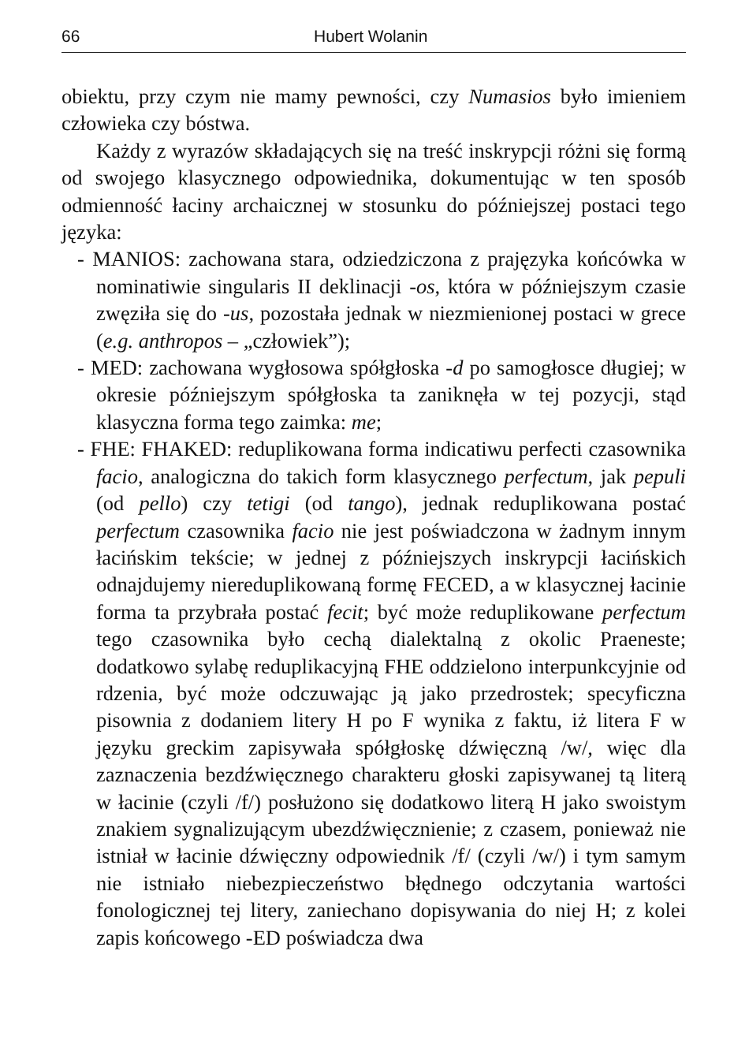66 Hubert Wolanin
obiektu, przy czym nie mamy pewności, czy Numasios było imieniem człowieka czy bóstwa.
Każdy z wyrazów składających się na treść inskrypcji różni się formą od swojego klasycznego odpowiednika, dokumentując w ten sposób odmienność łaciny archaicznej w stosunku do późniejszej postaci tego języka:
- MANIOS: zachowana stara, odziedziczona z prajęzyka końcówka w nominatiwie singularis II deklinacji -os, która w późniejszym czasie zwęziła się do -us, pozostała jednak w niezmienionej postaci w grece (e.g. anthropos – „człowiek”);
- MED: zachowana wygłosowa spółgłoska -d po samogłosce długiej; w okresie późniejszym spółgłoska ta zaniknęła w tej pozycji, stąd klasyczna forma tego zaimka: me;
- FHE: FHAKED: reduplikowana forma indicatiwu perfecti czasownika facio, analogiczna do takich form klasycznego perfectum, jak pepuli (od pello) czy tetigi (od tango), jednak reduplikowana postać perfectum czasownika facio nie jest poświadczona w żadnym innym łacińskim tekście; w jednej z późniejszych inskrypcji łacińskich odnajdujemy niereduplikowaną formę FECED, a w klasycznej łacinie forma ta przybrała postać fecit; być może reduplikowane perfectum tego czasownika było cechą dialektalną z okolic Praeneste; dodatkowo sylabę reduplikacyjną FHE oddzielono interpunkcyjnie od rdzenia, być może odczuwając ją jako przedrostek; specyficzna pisownia z dodaniem litery H po F wynika z faktu, iż litera F w języku greckim zapisywała spółgłoskę dźwięczną /w/, więc dla zaznaczenia bezdźwięcznego charakteru głoski zapisywanej tą literą w łacinie (czyli /f/) posłużono się dodatkowo literą H jako swoistym znakiem sygnalizującym ubezdźwięcznienie; z czasem, ponieważ nie istniał w łacinie dźwięczny odpowiednik /f/ (czyli /w/) i tym samym nie istniało niebezpieczeństwo błędnego odczytania wartości fonologicznej tej litery, zaniechano dopisywania do niej H; z kolei zapis końcowego -ED poświadcza dwa